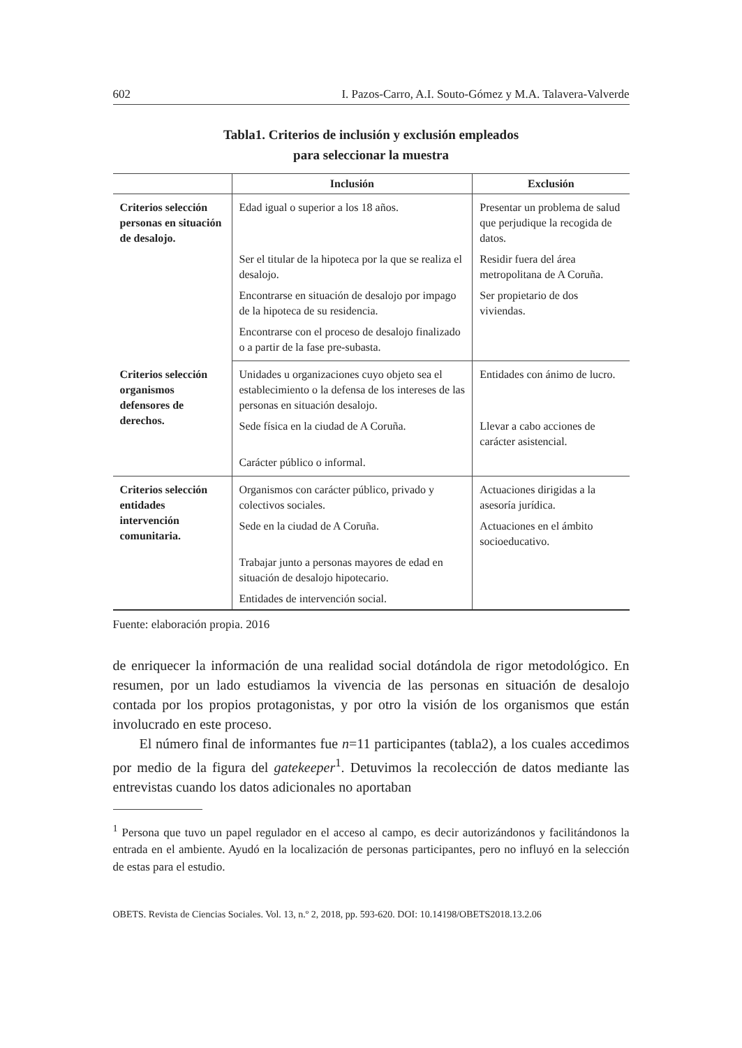602 I. Pazos-Carro, A.I. Souto-Gómez y M.A. Talavera-Valverde
Tabla1. Criterios de inclusión y exclusión empleados
para seleccionar la muestra
| | Inclusión | Exclusión |
| --- | --- | --- |
| Criterios selección personas en situación de desalojo. | Edad igual o superior a los 18 años. | Presentar un problema de salud que perjudique la recogida de datos. |
| | Ser el titular de la hipoteca por la que se realiza el desalojo. | Residir fuera del área metropolitana de A Coruña. |
| | Encontrarse en situación de desalojo por impago de la hipoteca de su residencia. | Ser propietario de dos viviendas. |
| | Encontrarse con el proceso de desalojo finalizado o a partir de la fase pre-subasta. | |
| Criterios selección organismos defensores de derechos. | Unidades u organizaciones cuyo objeto sea el establecimiento o la defensa de los intereses de las personas en situación desalojo. | Entidades con ánimo de lucro. |
| | Sede física en la ciudad de A Coruña. | Llevar a cabo acciones de carácter asistencial. |
| | Carácter público o informal. | |
| Criterios selección entidades intervención comunitaria. | Organismos con carácter público, privado y colectivos sociales. | Actuaciones dirigidas a la asesoría jurídica. |
| | Sede en la ciudad de A Coruña. | Actuaciones en el ámbito socioeducativo. |
| | Trabajar junto a personas mayores de edad en situación de desalojo hipotecario. | |
| | Entidades de intervención social. | |
Fuente: elaboración propia. 2016
de enriquecer la información de una realidad social dotándola de rigor metodológico. En resumen, por un lado estudiamos la vivencia de las personas en situación de desalojo contada por los propios protagonistas, y por otro la visión de los organismos que están involucrado en este proceso.
El número final de informantes fue n=11 participantes (tabla2), a los cuales accedimos por medio de la figura del gatekeeper<sup>1</sup>. Detuvimos la recolección de datos mediante las entrevistas cuando los datos adicionales no aportaban
<sup>1</sup> Persona que tuvo un papel regulador en el acceso al campo, es decir autorizándonos y facilitándonos la entrada en el ambiente. Ayudó en la localización de personas participantes, pero no influyó en la selección de estas para el estudio.
OBETS. Revista de Ciencias Sociales. Vol. 13, n.º 2, 2018, pp. 593-620. DOI: 10.14198/OBETS2018.13.2.06